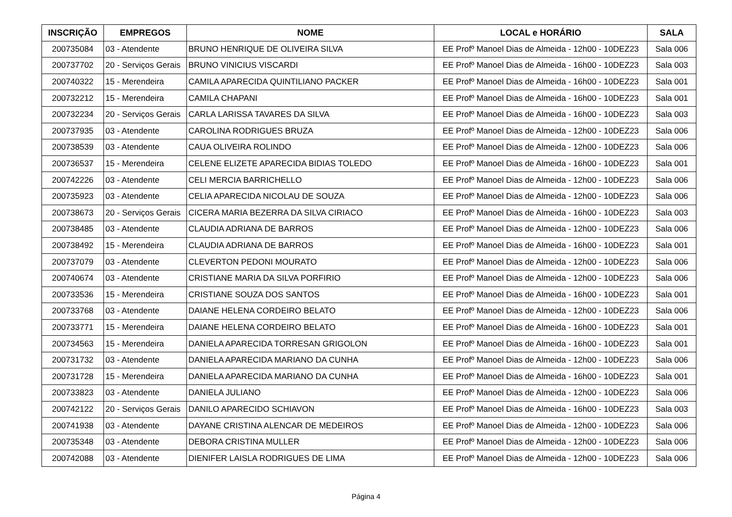| INSCRIÇÃO | EMPREGOS | NOME | LOCAL e HORÁRIO | SALA |
| --- | --- | --- | --- | --- |
| 200735084 | 03 - Atendente | BRUNO HENRIQUE DE OLIVEIRA SILVA | EE Profº Manoel Dias de Almeida - 12h00 - 10DEZ23 | Sala 006 |
| 200737702 | 20 - Serviços Gerais | BRUNO VINICIUS VISCARDI | EE Profº Manoel Dias de Almeida - 16h00 - 10DEZ23 | Sala 003 |
| 200740322 | 15 - Merendeira | CAMILA APARECIDA QUINTILIANO PACKER | EE Profº Manoel Dias de Almeida - 16h00 - 10DEZ23 | Sala 001 |
| 200732212 | 15 - Merendeira | CAMILA CHAPANI | EE Profº Manoel Dias de Almeida - 16h00 - 10DEZ23 | Sala 001 |
| 200732234 | 20 - Serviços Gerais | CARLA LARISSA TAVARES DA SILVA | EE Profº Manoel Dias de Almeida - 16h00 - 10DEZ23 | Sala 003 |
| 200737935 | 03 - Atendente | CAROLINA RODRIGUES BRUZA | EE Profº Manoel Dias de Almeida - 12h00 - 10DEZ23 | Sala 006 |
| 200738539 | 03 - Atendente | CAUA OLIVEIRA ROLINDO | EE Profº Manoel Dias de Almeida - 12h00 - 10DEZ23 | Sala 006 |
| 200736537 | 15 - Merendeira | CELENE ELIZETE APARECIDA BIDIAS TOLEDO | EE Profº Manoel Dias de Almeida - 16h00 - 10DEZ23 | Sala 001 |
| 200742226 | 03 - Atendente | CELI MERCIA BARRICHELLO | EE Profº Manoel Dias de Almeida - 12h00 - 10DEZ23 | Sala 006 |
| 200735923 | 03 - Atendente | CELIA APARECIDA NICOLAU DE SOUZA | EE Profº Manoel Dias de Almeida - 12h00 - 10DEZ23 | Sala 006 |
| 200738673 | 20 - Serviços Gerais | CICERA MARIA BEZERRA DA SILVA CIRIACO | EE Profº Manoel Dias de Almeida - 16h00 - 10DEZ23 | Sala 003 |
| 200738485 | 03 - Atendente | CLAUDIA ADRIANA DE BARROS | EE Profº Manoel Dias de Almeida - 12h00 - 10DEZ23 | Sala 006 |
| 200738492 | 15 - Merendeira | CLAUDIA ADRIANA DE BARROS | EE Profº Manoel Dias de Almeida - 16h00 - 10DEZ23 | Sala 001 |
| 200737079 | 03 - Atendente | CLEVERTON PEDONI MOURATO | EE Profº Manoel Dias de Almeida - 12h00 - 10DEZ23 | Sala 006 |
| 200740674 | 03 - Atendente | CRISTIANE MARIA DA SILVA PORFIRIO | EE Profº Manoel Dias de Almeida - 12h00 - 10DEZ23 | Sala 006 |
| 200733536 | 15 - Merendeira | CRISTIANE SOUZA DOS SANTOS | EE Profº Manoel Dias de Almeida - 16h00 - 10DEZ23 | Sala 001 |
| 200733768 | 03 - Atendente | DAIANE HELENA CORDEIRO BELATO | EE Profº Manoel Dias de Almeida - 12h00 - 10DEZ23 | Sala 006 |
| 200733771 | 15 - Merendeira | DAIANE HELENA CORDEIRO BELATO | EE Profº Manoel Dias de Almeida - 16h00 - 10DEZ23 | Sala 001 |
| 200734563 | 15 - Merendeira | DANIELA APARECIDA TORRESAN GRIGOLON | EE Profº Manoel Dias de Almeida - 16h00 - 10DEZ23 | Sala 001 |
| 200731732 | 03 - Atendente | DANIELA APARECIDA MARIANO DA CUNHA | EE Profº Manoel Dias de Almeida - 12h00 - 10DEZ23 | Sala 006 |
| 200731728 | 15 - Merendeira | DANIELA APARECIDA MARIANO DA CUNHA | EE Profº Manoel Dias de Almeida - 16h00 - 10DEZ23 | Sala 001 |
| 200733823 | 03 - Atendente | DANIELA JULIANO | EE Profº Manoel Dias de Almeida - 12h00 - 10DEZ23 | Sala 006 |
| 200742122 | 20 - Serviços Gerais | DANILO APARECIDO SCHIAVON | EE Profº Manoel Dias de Almeida - 16h00 - 10DEZ23 | Sala 003 |
| 200741938 | 03 - Atendente | DAYANE CRISTINA ALENCAR DE MEDEIROS | EE Profº Manoel Dias de Almeida - 12h00 - 10DEZ23 | Sala 006 |
| 200735348 | 03 - Atendente | DEBORA CRISTINA MULLER | EE Profº Manoel Dias de Almeida - 12h00 - 10DEZ23 | Sala 006 |
| 200742088 | 03 - Atendente | DIENIFER LAISLA RODRIGUES DE LIMA | EE Profº Manoel Dias de Almeida - 12h00 - 10DEZ23 | Sala 006 |
Página 4